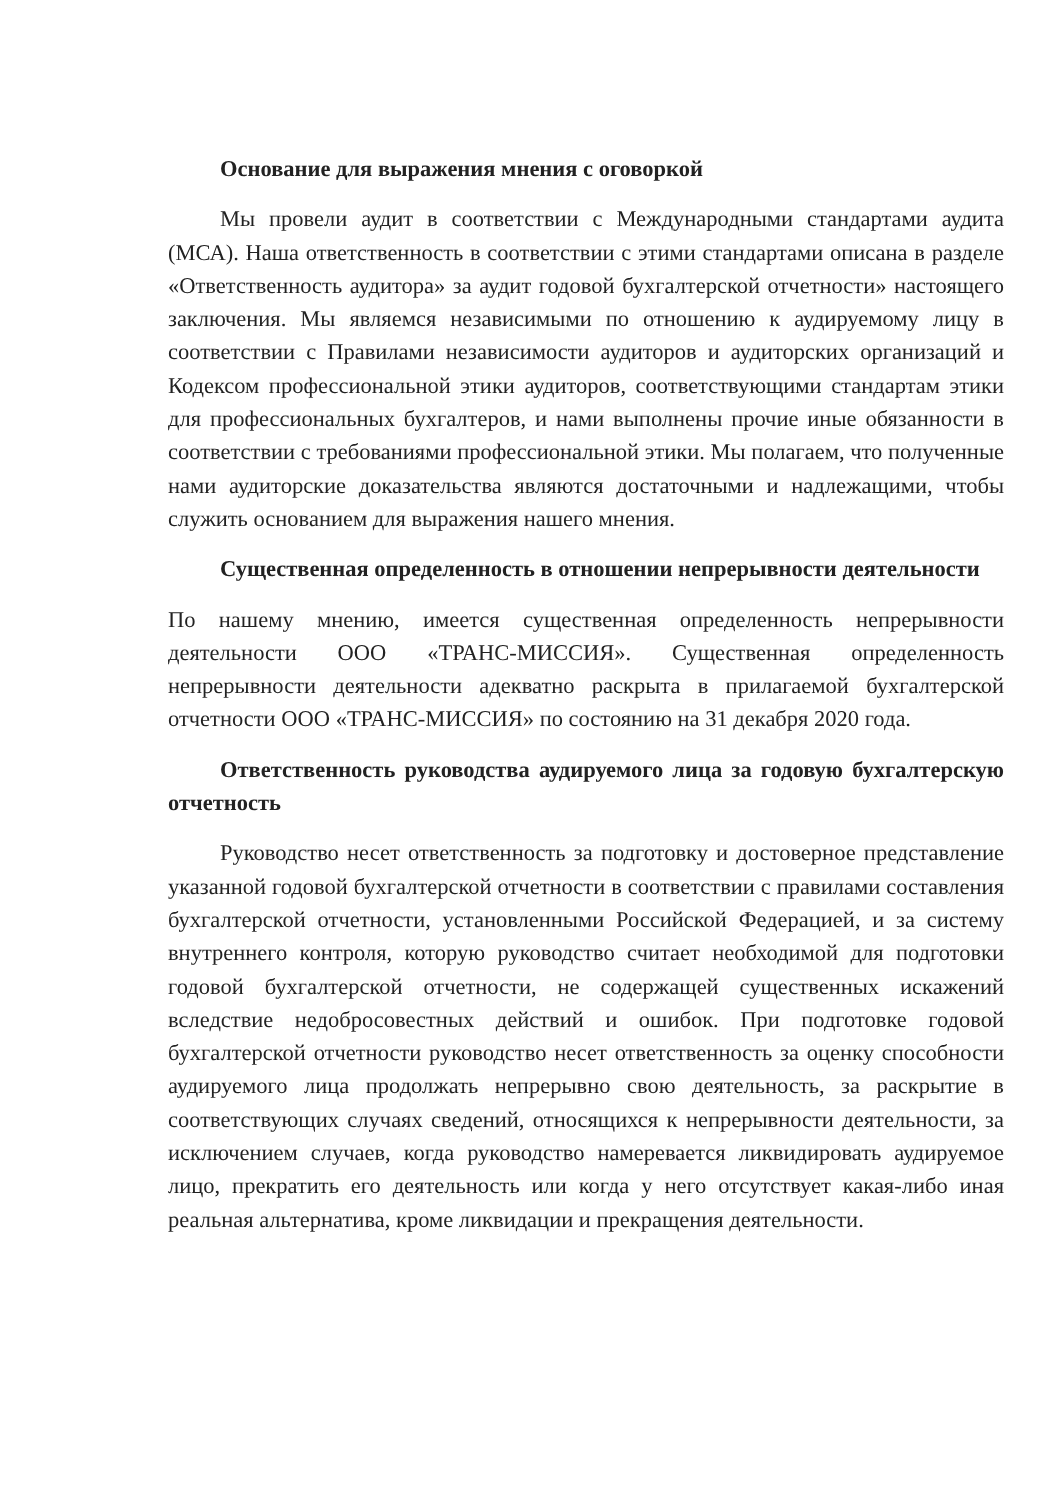Основание для выражения мнения с оговоркой
Мы провели аудит в соответствии с Международными стандартами аудита (МСА). Наша ответственность в соответствии с этими стандартами описана в разделе «Ответственность аудитора» за аудит годовой бухгалтерской отчетности» настоящего заключения. Мы являемся независимыми по отношению к аудируемому лицу в соответствии с Правилами независимости аудиторов и аудиторских организаций и Кодексом профессиональной этики аудиторов, соответствующими стандартам этики для профессиональных бухгалтеров, и нами выполнены прочие иные обязанности в соответствии с требованиями профессиональной этики. Мы полагаем, что полученные нами аудиторские доказательства являются достаточными и надлежащими, чтобы служить основанием для выражения нашего мнения.
Существенная определенность в отношении непрерывности деятельности
По нашему мнению, имеется существенная определенность непрерывности деятельности ООО «ТРАНС-МИССИЯ». Существенная определенность непрерывности деятельности адекватно раскрыта в прилагаемой бухгалтерской отчетности ООО «ТРАНС-МИССИЯ» по состоянию на 31 декабря 2020 года.
Ответственность руководства аудируемого лица за годовую бухгалтерскую отчетность
Руководство несет ответственность за подготовку и достоверное представление указанной годовой бухгалтерской отчетности в соответствии с правилами составления бухгалтерской отчетности, установленными Российской Федерацией, и за систему внутреннего контроля, которую руководство считает необходимой для подготовки годовой бухгалтерской отчетности, не содержащей существенных искажений вследствие недобросовестных действий и ошибок. При подготовке годовой бухгалтерской отчетности руководство несет ответственность за оценку способности аудируемого лица продолжать непрерывно свою деятельность, за раскрытие в соответствующих случаях сведений, относящихся к непрерывности деятельности, за исключением случаев, когда руководство намеревается ликвидировать аудируемое лицо, прекратить его деятельность или когда у него отсутствует какая-либо иная реальная альтернатива, кроме ликвидации и прекращения деятельности.